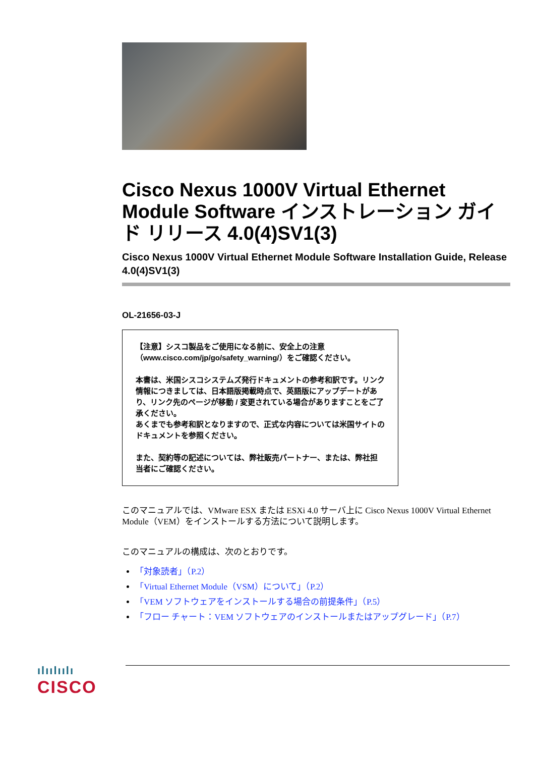Cisco Nexus 1000V Virtual Ethernet Module Software インストレーション ガイド リリース 4.0(4)SV1(3)
Cisco Nexus 1000V Virtual Ethernet Module Software Installation Guide, Release 4.0(4)SV1(3)
OL-21656-03-J
【注意】シスコ製品をご使用になる前に、安全上の注意（www.cisco.com/jp/go/safety_warning/）をご確認ください。
本書は、米国シスコシステムズ発行ドキュメントの参考和訳です。リンク情報につきましては、日本語版掲載時点で、英語版にアップデートがあり、リンク先のページが移動 / 変更されている場合がありますことをご了承ください。
あくまでも参考和訳となりますので、正式な内容については米国サイトのドキュメントを参照ください。
また、契約等の記述については、弊社販売パートナー、または、弊社担当者にご確認ください。
このマニュアルでは、VMware ESX または ESXi 4.0 サーバ上に Cisco Nexus 1000V Virtual Ethernet Module（VEM）をインストールする方法について説明します。
このマニュアルの構成は、次のとおりです。
「対象読者」（P.2）
「Virtual Ethernet Module（VSM）について」（P.2）
「VEM ソフトウェアをインストールする場合の前提条件」（P.5）
「フロー チャート：VEM ソフトウェアのインストールまたはアップグレード」（P.7）
ılıılıılı
CISCO